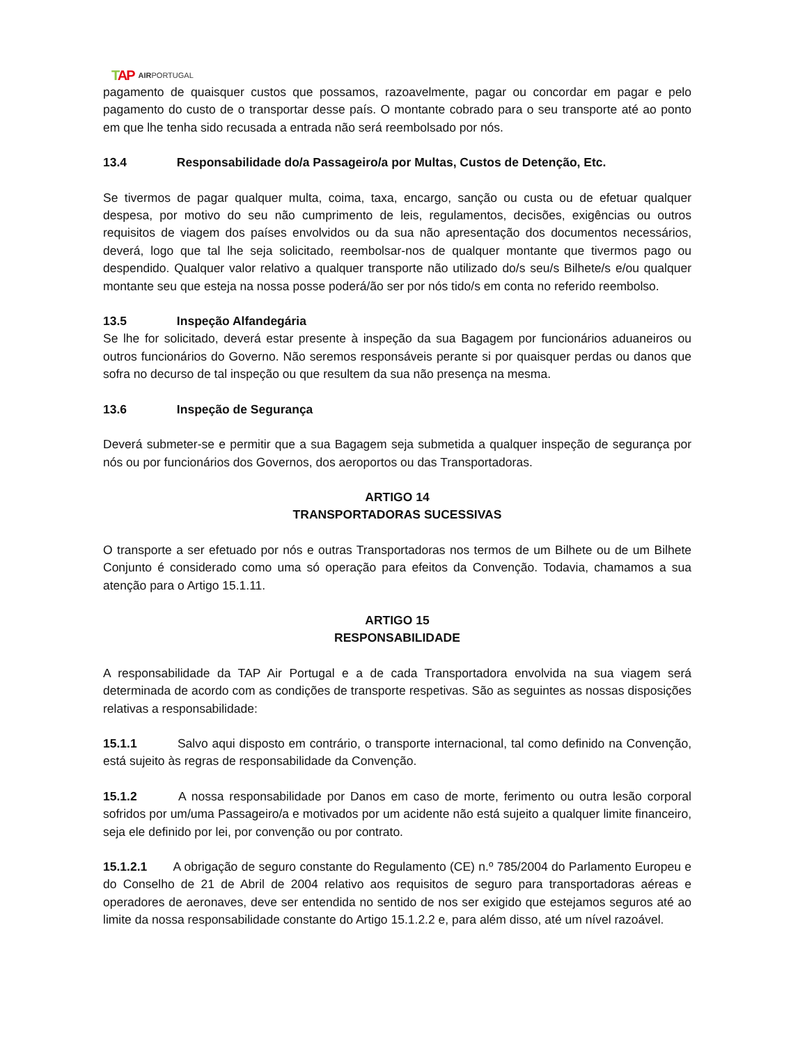TAP AIRPORTUGAL
pagamento de quaisquer custos que possamos, razoavelmente, pagar ou concordar em pagar e pelo pagamento do custo de o transportar desse país. O montante cobrado para o seu transporte até ao ponto em que lhe tenha sido recusada a entrada não será reembolsado por nós.
13.4 Responsabilidade do/a Passageiro/a por Multas, Custos de Detenção, Etc.
Se tivermos de pagar qualquer multa, coima, taxa, encargo, sanção ou custa ou de efetuar qualquer despesa, por motivo do seu não cumprimento de leis, regulamentos, decisões, exigências ou outros requisitos de viagem dos países envolvidos ou da sua não apresentação dos documentos necessários, deverá, logo que tal lhe seja solicitado, reembolsar-nos de qualquer montante que tivermos pago ou despendido. Qualquer valor relativo a qualquer transporte não utilizado do/s seu/s Bilhete/s e/ou qualquer montante seu que esteja na nossa posse poderá/ão ser por nós tido/s em conta no referido reembolso.
13.5 Inspeção Alfandegária
Se lhe for solicitado, deverá estar presente à inspeção da sua Bagagem por funcionários aduaneiros ou outros funcionários do Governo. Não seremos responsáveis perante si por quaisquer perdas ou danos que sofra no decurso de tal inspeção ou que resultem da sua não presença na mesma.
13.6 Inspeção de Segurança
Deverá submeter-se e permitir que a sua Bagagem seja submetida a qualquer inspeção de segurança por nós ou por funcionários dos Governos, dos aeroportos ou das Transportadoras.
ARTIGO 14
TRANSPORTADORAS SUCESSIVAS
O transporte a ser efetuado por nós e outras Transportadoras nos termos de um Bilhete ou de um Bilhete Conjunto é considerado como uma só operação para efeitos da Convenção. Todavia, chamamos a sua atenção para o Artigo 15.1.11.
ARTIGO 15
RESPONSABILIDADE
A responsabilidade da TAP Air Portugal e a de cada Transportadora envolvida na sua viagem será determinada de acordo com as condições de transporte respetivas. São as seguintes as nossas disposições relativas a responsabilidade:
15.1.1 Salvo aqui disposto em contrário, o transporte internacional, tal como definido na Convenção, está sujeito às regras de responsabilidade da Convenção.
15.1.2 A nossa responsabilidade por Danos em caso de morte, ferimento ou outra lesão corporal sofridos por um/uma Passageiro/a e motivados por um acidente não está sujeito a qualquer limite financeiro, seja ele definido por lei, por convenção ou por contrato.
15.1.2.1 A obrigação de seguro constante do Regulamento (CE) n.º 785/2004 do Parlamento Europeu e do Conselho de 21 de Abril de 2004 relativo aos requisitos de seguro para transportadoras aéreas e operadores de aeronaves, deve ser entendida no sentido de nos ser exigido que estejamos seguros até ao limite da nossa responsabilidade constante do Artigo 15.1.2.2 e, para além disso, até um nível razoável.